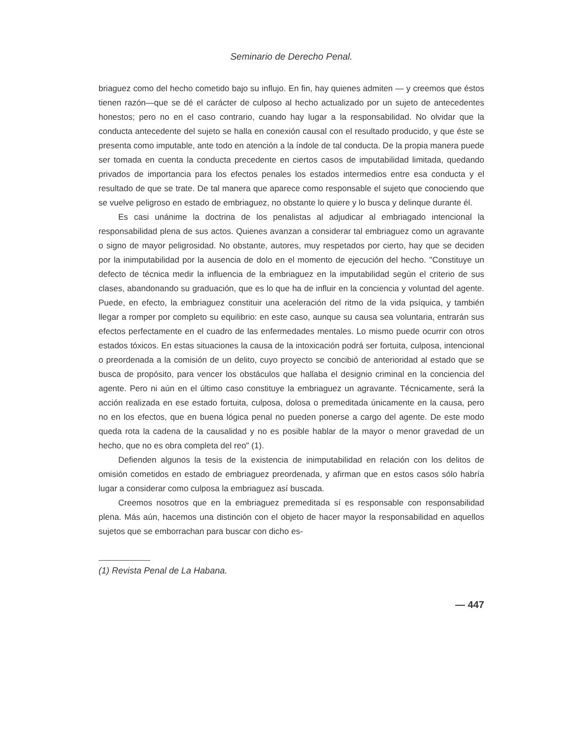Seminario de Derecho Penal.
briaguez como del hecho cometido bajo su influjo. En fin, hay quienes admiten — y creemos que éstos tienen razón—que se dé el carácter de culposo al hecho actualizado por un sujeto de antecedentes honestos; pero no en el caso contrario, cuando hay lugar a la responsabilidad. No olvidar que la conducta antecedente del sujeto se halla en conexión causal con el resultado producido, y que éste se presenta como imputable, ante todo en atención a la índole de tal conducta. De la propia manera puede ser tomada en cuenta la conducta precedente en ciertos casos de imputabilidad limitada, quedando privados de importancia para los efectos penales los estados intermedios entre esa conducta y el resultado de que se trate. De tal manera que aparece como responsable el sujeto que conociendo que se vuelve peligroso en estado de embriaguez, no obstante lo quiere y lo busca y delinque durante él.
Es casi unánime la doctrina de los penalistas al adjudicar al embriagado intencional la responsabilidad plena de sus actos. Quienes avanzan a considerar tal embriaguez como un agravante o signo de mayor peligrosidad. No obstante, autores, muy respetados por cierto, hay que se deciden por la inimputabilidad por la ausencia de dolo en el momento de ejecución del hecho. "Constituye un defecto de técnica medir la influencia de la embriaguez en la imputabilidad según el criterio de sus clases, abandonando su graduación, que es lo que ha de influir en la conciencia y voluntad del agente. Puede, en efecto, la embriaguez constituir una aceleración del ritmo de la vida psíquica, y también llegar a romper por completo su equilibrio: en este caso, aunque su causa sea voluntaria, entrarán sus efectos perfectamente en el cuadro de las enfermedades mentales. Lo mismo puede ocurrir con otros estados tóxicos. En estas situaciones la causa de la intoxicación podrá ser fortuita, culposa, intencional o preordenada a la comisión de un delito, cuyo proyecto se concibió de anterioridad al estado que se busca de propósito, para vencer los obstáculos que hallaba el designio criminal en la conciencia del agente. Pero ni aún en el último caso constituye la embriaguez un agravante. Técnicamente, será la acción realizada en ese estado fortuita, culposa, dolosa o premeditada únicamente en la causa, pero no en los efectos, que en buena lógica penal no pueden ponerse a cargo del agente. De este modo queda rota la cadena de la causalidad y no es posible hablar de la mayor o menor gravedad de un hecho, que no es obra completa del reo" (1).
Defienden algunos la tesis de la existencia de inimputabilidad en relación con los delitos de omisión cometidos en estado de embriaguez preordenada, y afirman que en estos casos sólo habría lugar a considerar como culposa la embriaguez así buscada.
Creemos nosotros que en la embriaguez premeditada sí es responsable con responsabilidad plena. Más aún, hacemos una distinción con el objeto de hacer mayor la responsabilidad en aquellos sujetos que se emborrachan para buscar con dicho es-
(1) Revista Penal de La Habana.
— 447